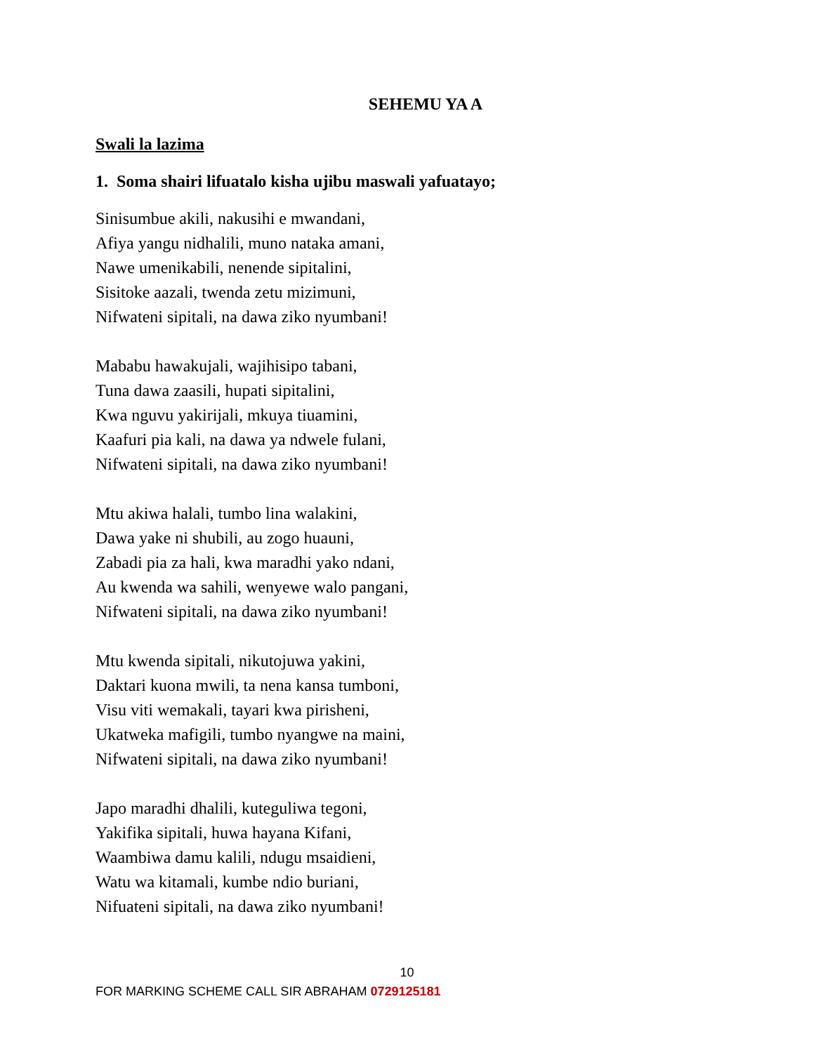SEHEMU YA A
Swali la lazima
1. Soma shairi lifuatalo kisha ujibu maswali yafuatayo;
Sinisumbue akili, nakusihi e mwandani,
Afiya yangu nidhalili, muno nataka amani,
Nawe umenikabili, nenende sipitalini,
Sisitoke aazali, twenda zetu mizimuni,
Nifwateni sipitali, na dawa ziko nyumbani!
Mababu hawakujali, wajihisipo tabani,
Tuna dawa zaasili, hupati sipitalini,
Kwa nguvu yakirijali, mkuya tiuamini,
Kaafuri pia kali, na dawa ya ndwele fulani,
Nifwateni sipitali, na dawa ziko nyumbani!
Mtu akiwa halali, tumbo lina walakini,
Dawa yake ni shubili, au zogo huauni,
Zabadi pia za hali, kwa maradhi yako ndani,
Au kwenda wa sahili, wenyewe walo pangani,
Nifwateni sipitali, na dawa ziko nyumbani!
Mtu kwenda sipitali, nikutojuwa yakini,
Daktari kuona mwili, ta nena kansa tumboni,
Visu viti wemakali, tayari kwa pirisheni,
Ukatweka mafigili, tumbo nyangwe na maini,
Nifwateni sipitali, na dawa ziko nyumbani!
Japo maradhi dhalili, kuteguliwa tegoni,
Yakifika sipitali, huwa hayana Kifani,
Waambiwa damu kalili, ndugu msaidieni,
Watu wa kitamali, kumbe ndio buriani,
Nifuateni sipitali, na dawa ziko nyumbani!
10
FOR MARKING SCHEME CALL SIR ABRAHAM 0729125181